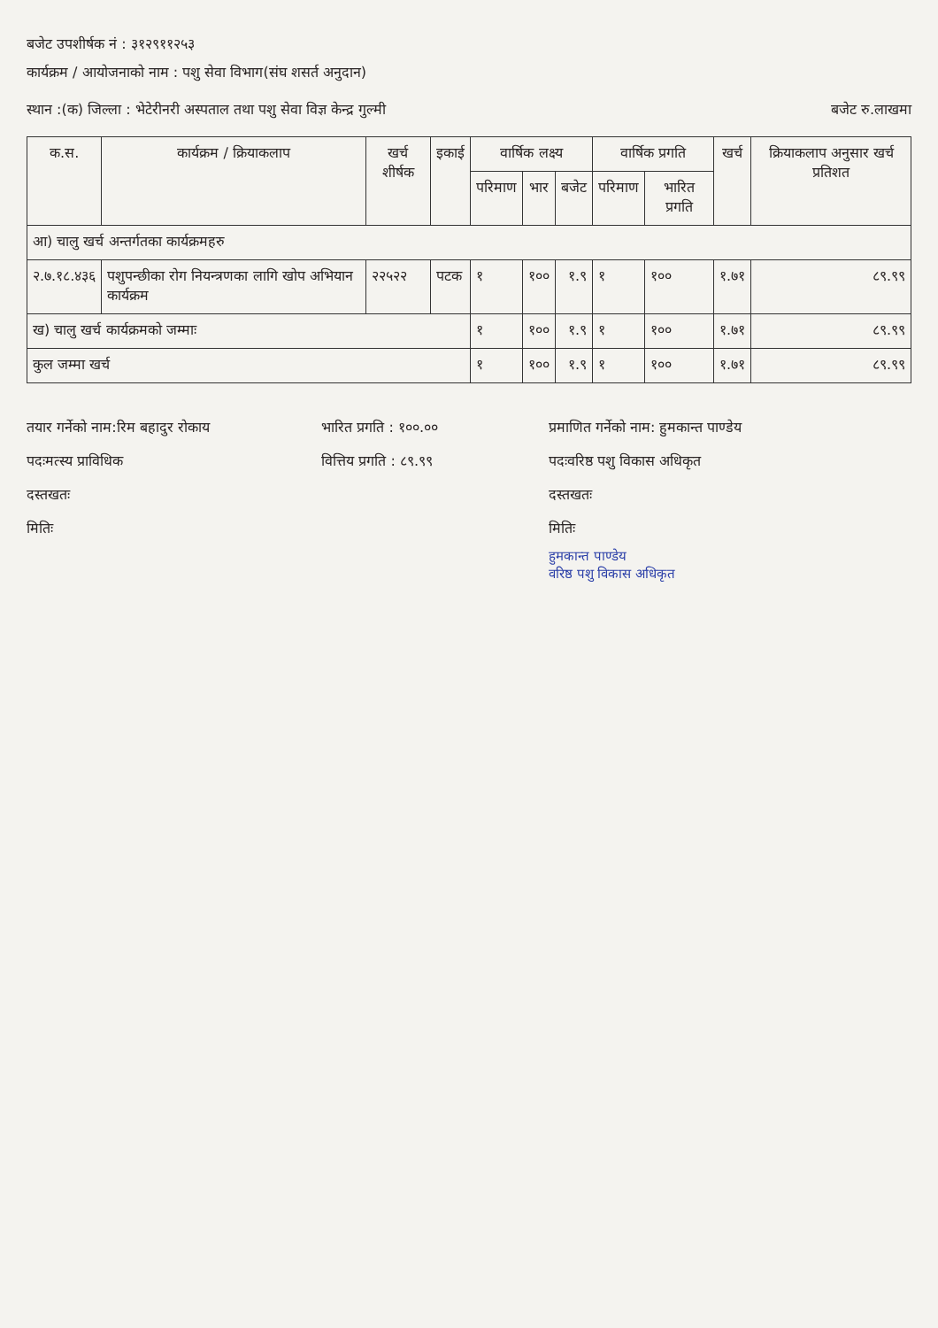बजेट उपशीर्षक नं : ३१२९११२५३
कार्यक्रम / आयोजनाको नाम : पशु सेवा विभाग(संघ शसर्त अनुदान)
स्थान :(क) जिल्ला : भेटेरीनरी अस्पताल तथा पशु सेवा विज्ञ केन्द्र गुल्मी
बजेट रु.लाखमा
| क.स. | कार्यक्रम / क्रियाकलाप | खर्च शीर्षक | इकाई | वार्षिक लक्ष्य | | | वार्षिक प्रगति | | खर्च | क्रियाकलाप अनुसार खर्च प्रतिशत |
| --- | --- | --- | --- | --- | --- | --- | --- | --- | --- | --- |
| | | | | परिमाण | भार | बजेट | परिमाण | भारित प्रगति | | |
| आ) चालु खर्च अन्तर्गतका कार्यक्रमहरु | | | | | | | | | | |
| २.७.१८.४३६ | पशुपन्छीका रोग नियन्त्रणका लागि खोप अभियान कार्यक्रम | २२५२२ | पटक | १ | १०० | १.९ | १ | १०० | १.७१ | ८९.९९ |
| ख) चालु खर्च कार्यक्रमको जम्माः | | | | १ | १०० | १.९ | १ | १०० | १.७१ | ८९.९९ |
| कुल जम्मा खर्च | | | | १ | १०० | १.९ | १ | १०० | १.७१ | ८९.९९ |
तयार गर्नेको नाम:रिम बहादुर रोकाय
भारित प्रगति : १००.००
प्रमाणित गर्नेको नाम: हुमकान्त पाण्डेय
पदःमत्स्य प्राविधिक
वित्तिय प्रगति : ८९.९९
पदःवरिष्ठ पशु विकास अधिकृत
दस्तखतः
दस्तखतः
मितिः
मितिः
हुमकान्त पाण्डेय
वरिष्ठ पशु विकास अधिकृत